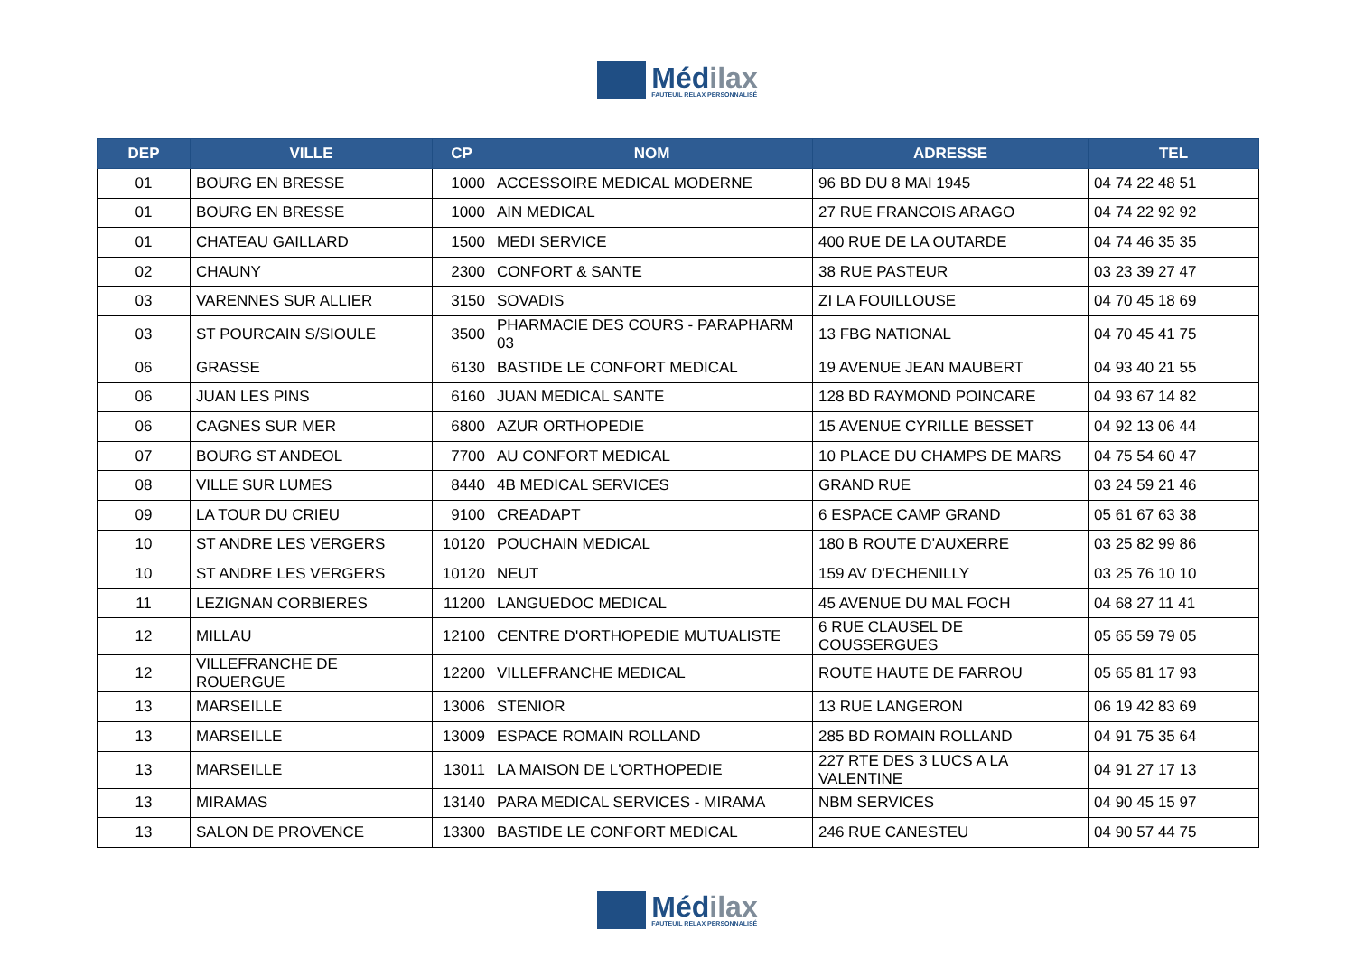Médilax
FAUTEUIL RELAX PERSONNALISÉ
| DEP | VILLE | CP | NOM | ADRESSE | TEL |
| --- | --- | --- | --- | --- | --- |
| 01 | BOURG EN BRESSE | 1000 | ACCESSOIRE MEDICAL MODERNE | 96 BD DU 8 MAI 1945 | 04 74 22 48 51 |
| 01 | BOURG EN BRESSE | 1000 | AIN MEDICAL | 27 RUE FRANCOIS ARAGO | 04 74 22 92 92 |
| 01 | CHATEAU GAILLARD | 1500 | MEDI SERVICE | 400 RUE DE LA OUTARDE | 04 74 46 35 35 |
| 02 | CHAUNY | 2300 | CONFORT & SANTE | 38 RUE PASTEUR | 03 23 39 27 47 |
| 03 | VARENNES SUR ALLIER | 3150 | SOVADIS | ZI LA FOUILLOUSE | 04 70 45 18 69 |
| 03 | ST POURCAIN S/SIOULE | 3500 | PHARMACIE DES COURS - PARAPHARM 03 | 13 FBG NATIONAL | 04 70 45 41 75 |
| 06 | GRASSE | 6130 | BASTIDE LE CONFORT MEDICAL | 19 AVENUE JEAN MAUBERT | 04 93 40 21 55 |
| 06 | JUAN LES PINS | 6160 | JUAN MEDICAL SANTE | 128 BD RAYMOND POINCARE | 04 93 67 14 82 |
| 06 | CAGNES SUR MER | 6800 | AZUR ORTHOPEDIE | 15 AVENUE CYRILLE BESSET | 04 92 13 06 44 |
| 07 | BOURG ST ANDEOL | 7700 | AU CONFORT MEDICAL | 10 PLACE DU CHAMPS DE MARS | 04 75 54 60 47 |
| 08 | VILLE SUR LUMES | 8440 | 4B MEDICAL SERVICES | GRAND RUE | 03 24 59 21 46 |
| 09 | LA TOUR DU CRIEU | 9100 | CREADAPT | 6 ESPACE CAMP GRAND | 05 61 67 63 38 |
| 10 | ST ANDRE LES VERGERS | 10120 | POUCHAIN MEDICAL | 180 B ROUTE D'AUXERRE | 03 25 82 99 86 |
| 10 | ST ANDRE LES VERGERS | 10120 | NEUT | 159 AV D'ECHENILLY | 03 25 76 10 10 |
| 11 | LEZIGNAN CORBIERES | 11200 | LANGUEDOC MEDICAL | 45 AVENUE DU MAL FOCH | 04 68 27 11 41 |
| 12 | MILLAU | 12100 | CENTRE D'ORTHOPEDIE MUTUALISTE | 6 RUE CLAUSEL DE COUSSERGUES | 05 65 59 79 05 |
| 12 | VILLEFRANCHE DE ROUERGUE | 12200 | VILLEFRANCHE MEDICAL | ROUTE HAUTE DE FARROU | 05 65 81 17 93 |
| 13 | MARSEILLE | 13006 | STENIOR | 13 RUE LANGERON | 06 19 42 83 69 |
| 13 | MARSEILLE | 13009 | ESPACE ROMAIN ROLLAND | 285 BD ROMAIN ROLLAND | 04 91 75 35 64 |
| 13 | MARSEILLE | 13011 | LA MAISON DE L'ORTHOPEDIE | 227 RTE DES 3 LUCS A LA VALENTINE | 04 91 27 17 13 |
| 13 | MIRAMAS | 13140 | PARA MEDICAL SERVICES - MIRAMA | NBM SERVICES | 04 90 45 15 97 |
| 13 | SALON DE PROVENCE | 13300 | BASTIDE LE CONFORT MEDICAL | 246 RUE CANESTEU | 04 90 57 44 75 |
Médilax
FAUTEUIL RELAX PERSONNALISÉ